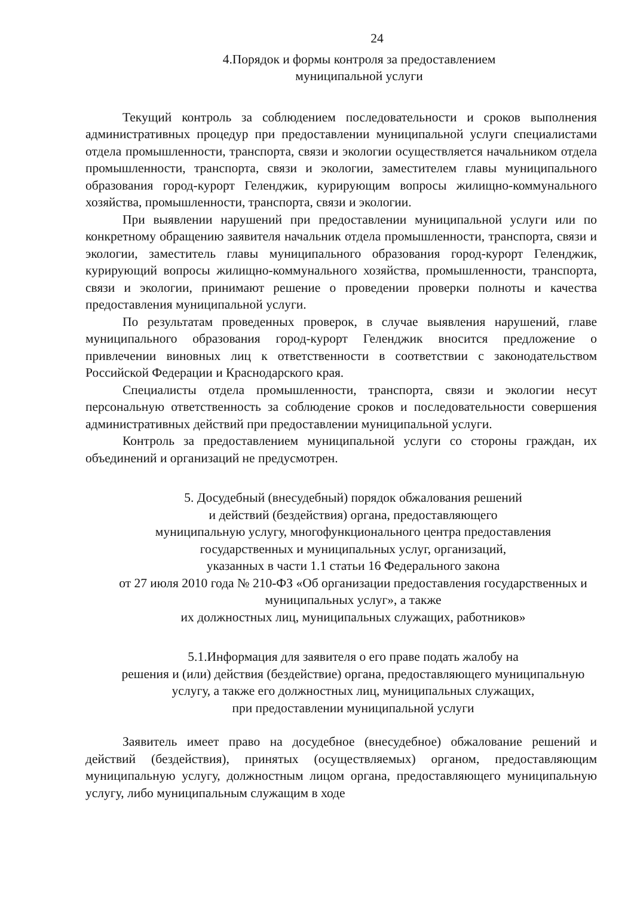24
4.Порядок и формы контроля за предоставлением
муниципальной услуги
Текущий контроль за соблюдением последовательности и сроков выполнения административных процедур при предоставлении муниципальной услуги специалистами отдела промышленности, транспорта, связи и экологии осуществляется начальником отдела промышленности, транспорта, связи и экологии, заместителем главы муниципального образования город-курорт Геленджик, курирующим вопросы жилищно-коммунального хозяйства, промышленности, транспорта, связи и экологии.
При выявлении нарушений при предоставлении муниципальной услуги или по конкретному обращению заявителя начальник отдела промышленности, транспорта, связи и экологии, заместитель главы муниципального образования город-курорт Геленджик, курирующий вопросы жилищно-коммунального хозяйства, промышленности, транспорта, связи и экологии, принимают решение о проведении проверки полноты и качества предоставления муниципальной услуги.
По результатам проведенных проверок, в случае выявления нарушений, главе муниципального образования город-курорт Геленджик вносится предложение о привлечении виновных лиц к ответственности в соответствии с законодательством Российской Федерации и Краснодарского края.
Специалисты отдела промышленности, транспорта, связи и экологии несут персональную ответственность за соблюдение сроков и последовательности совершения административных действий при предоставлении муниципальной услуги.
Контроль за предоставлением муниципальной услуги со стороны граждан, их объединений и организаций не предусмотрен.
5. Досудебный (внесудебный) порядок обжалования решений
и действий (бездействия) органа, предоставляющего
муниципальную услугу, многофункционального центра предоставления
государственных и муниципальных услуг, организаций,
указанных в части 1.1 статьи 16 Федерального закона
от 27 июля 2010 года № 210-ФЗ «Об организации предоставления государственных и муниципальных услуг», а также
их должностных лиц, муниципальных служащих, работников»
5.1.Информация для заявителя о его праве подать жалобу на
решения и (или) действия (бездействие) органа, предоставляющего муниципальную услугу, а также его должностных лиц, муниципальных служащих,
при предоставлении муниципальной услуги
Заявитель имеет право на досудебное (внесудебное) обжалование решений и действий (бездействия), принятых (осуществляемых) органом, предоставляющим муниципальную услугу, должностным лицом органа, предоставляющего муниципальную услугу, либо муниципальным служащим в ходе